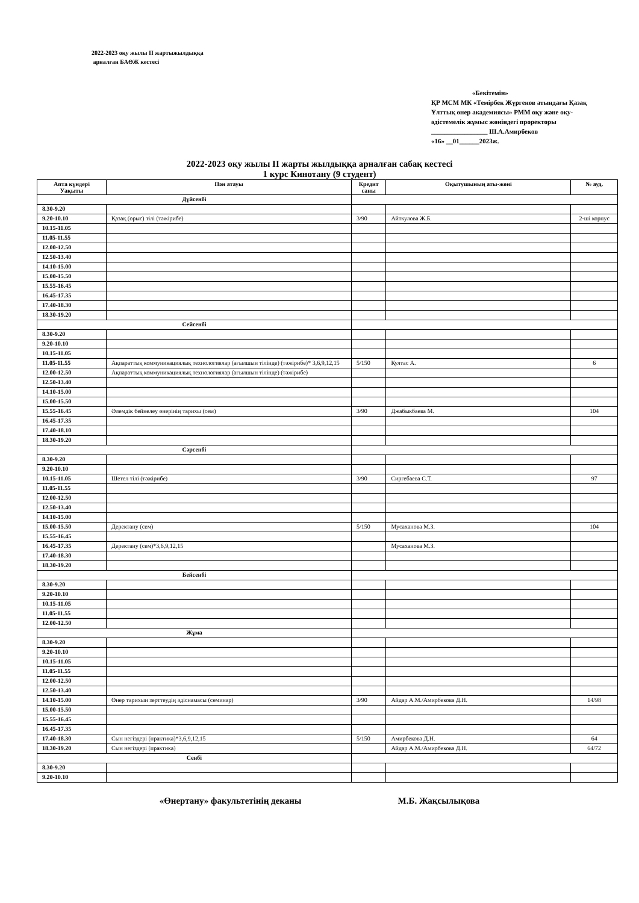2022-2023 оқу жылы ІІ жартыжылдыққа
арналған БАӨЖ кестесі
«Бекітемін»
ҚР МСМ МК «Темірбек Жүргенов атындағы Қазақ Ұлттық өнер академиясы» РММ оқу және оқу-әдістемелік жұмыс жөніндегі проректоры
_________________ Ш.А.Амирбеков
«16» __01______2023ж.
2022-2023 оқу жылы ІІ жарты жылдыққа арналған сабақ кестесі
1 курс Кинотану (9 студент)
| Апта күндері Уақыты | Пән атауы | Кредит саны | Оқытушының аты-жөні | № ауд. |
| --- | --- | --- | --- | --- |
| Дүйсенбі | | | | |
| 8.30-9.20 | | | | |
| 9.20-10.10 | Қазақ (орыс) тілі (тәжірибе) | 3/90 | Айткулова Ж.Б. | 2-ші корпус |
| 10.15-11.05 | | | | |
| 11.05-11.55 | | | | |
| 12.00-12.50 | | | | |
| 12.50-13.40 | | | | |
| 14.10-15.00 | | | | |
| 15.00-15.50 | | | | |
| 15.55-16.45 | | | | |
| 16.45-17.35 | | | | |
| 17.40-18.30 | | | | |
| 18.30-19.20 | | | | |
| Сейсенбі | | | | |
| 8.30-9.20 | | | | |
| 9.20-10.10 | | | | |
| 10.15-11.05 | | | | |
| 11.05-11.55 | Ақпараттық коммуникациялық технологиялар (ағылшын тілінде) (тәжірибе)* 3,6,9,12,15 | 5/150 | Култас А. | 6 |
| 12.00-12.50 | Ақпараттық коммуникациялық технологиялар (ағылшын тілінде) (тәжірибе) | | | |
| 12.50-13.40 | | | | |
| 14.10-15.00 | | | | |
| 15.00-15.50 | | | | |
| 15.55-16.45 | Әлемдік бейнелеу өнерінің тарихы (сем) | 3/90 | Джабыкбаева М. | 104 |
| 16.45-17.35 | | | | |
| 17.40-18.10 | | | | |
| 18.30-19.20 | | | | |
| Сәрсенбі | | | | |
| 8.30-9.20 | | | | |
| 9.20-10.10 | | | | |
| 10.15-11.05 | Шетел тілі (тәжірибе) | 3/90 | Сиргебаева С.Т. | 97 |
| 11.05-11.55 | | | | |
| 12.00-12.50 | | | | |
| 12.50-13.40 | | | | |
| 14.10-15.00 | | | | |
| 15.00-15.50 | Деректану (сем) | 5/150 | Мусаханова М.З. | 104 |
| 15.55-16.45 | | | | |
| 16.45-17.35 | Деректану (сем)*3,6,9,12,15 | | Мусаханова М.З. | |
| 17.40-18.30 | | | | |
| 18.30-19.20 | | | | |
| Бейсенбі | | | | |
| 8.30-9.20 | | | | |
| 9.20-10.10 | | | | |
| 10.15-11.05 | | | | |
| 11.05-11.55 | | | | |
| 12.00-12.50 | | | | |
| Жұма | | | | |
| 8.30-9.20 | | | | |
| 9.20-10.10 | | | | |
| 10.15-11.05 | | | | |
| 11.05-11.55 | | | | |
| 12.00-12.50 | | | | |
| 12.50-13.40 | | | | |
| 14.10-15.00 | Өнер тарихын зерттеудің әдіснамасы (семинар) | 3/90 | Айдар А.М./Амирбекова Д.Н. | 14/98 |
| 15.00-15.50 | | | | |
| 15.55-16.45 | | | | |
| 16.45-17.35 | | | | |
| 17.40-18.30 | Сын негіздері (практика)*3,6,9,12,15 | 5/150 | Амирбекова Д.Н. | 64 |
| 18.30-19.20 | Сын негіздері (практика) | | Айдар А.М./Амирбекова Д.Н. | 64/72 |
| Сенбі | | | | |
| 8.30-9.20 | | | | |
| 9.20-10.10 | | | | |
«Өнертану» факультетінің деканы М.Б. Жақсылықова